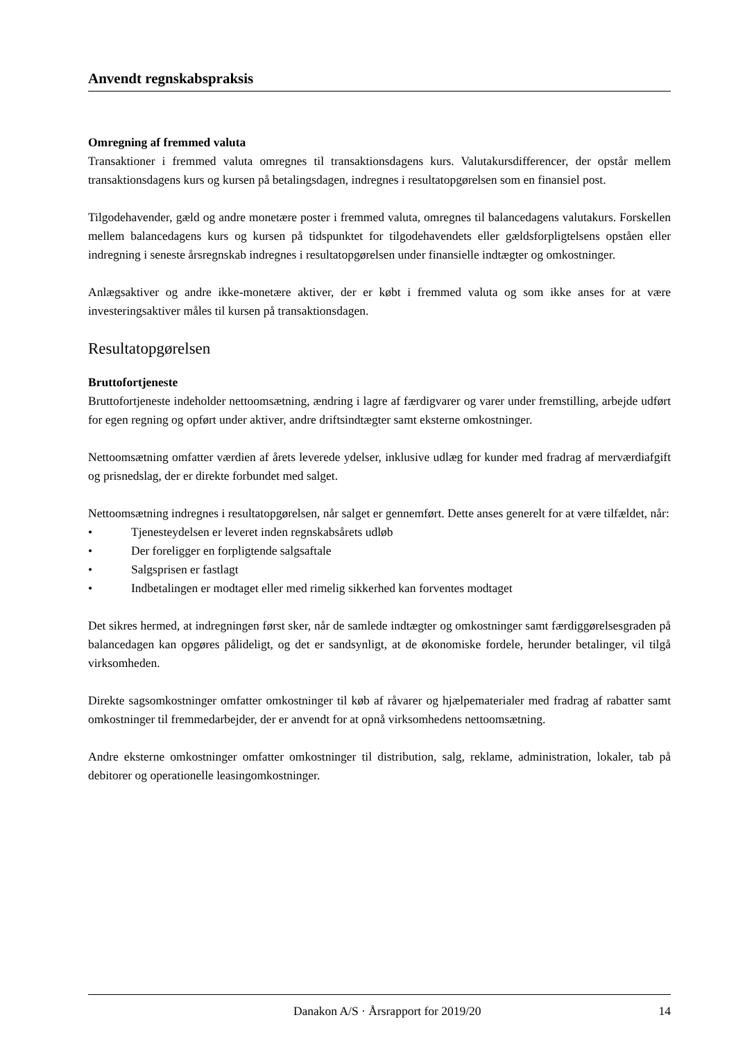Anvendt regnskabspraksis
Omregning af fremmed valuta
Transaktioner i fremmed valuta omregnes til transaktionsdagens kurs. Valutakursdifferencer, der opstår mellem transaktionsdagens kurs og kursen på betalingsdagen, indregnes i resultatopgørelsen som en finansiel post.
Tilgodehavender, gæld og andre monetære poster i fremmed valuta, omregnes til balancedagens valutakurs. Forskellen mellem balancedagens kurs og kursen på tidspunktet for tilgodehavendets eller gældsforpligtelsens opståen eller indregning i seneste årsregnskab indregnes i resultatopgørelsen under finansielle indtægter og omkostninger.
Anlægsaktiver og andre ikke-monetære aktiver, der er købt i fremmed valuta og som ikke anses for at være investeringsaktiver måles til kursen på transaktionsdagen.
Resultatopgørelsen
Bruttofortjeneste
Bruttofortjeneste indeholder nettoomsætning, ændring i lagre af færdigvarer og varer under fremstilling, arbejde udført for egen regning og opført under aktiver, andre driftsindtægter samt eksterne omkostninger.
Nettoomsætning omfatter værdien af årets leverede ydelser, inklusive udlæg for kunder med fradrag af merværdiafgift og prisnedslag, der er direkte forbundet med salget.
Nettoomsætning indregnes i resultatopgørelsen, når salget er gennemført. Dette anses generelt for at være tilfældet, når:
• Tjenesteydelsen er leveret inden regnskabsårets udløb
• Der foreligger en forpligtende salgsaftale
• Salgsprisen er fastlagt
• Indbetalingen er modtaget eller med rimelig sikkerhed kan forventes modtaget
Det sikres hermed, at indregningen først sker, når de samlede indtægter og omkostninger samt færdiggørelsesgraden på balancedagen kan opgøres pålideligt, og det er sandsynligt, at de økonomiske fordele, herunder betalinger, vil tilgå virksomheden.
Direkte sagsomkostninger omfatter omkostninger til køb af råvarer og hjælpematerialer med fradrag af rabatter samt omkostninger til fremmedarbejder, der er anvendt for at opnå virksomhedens nettoomsætning.
Andre eksterne omkostninger omfatter omkostninger til distribution, salg, reklame, administration, lokaler, tab på debitorer og operationelle leasingomkostninger.
Danakon A/S · Årsrapport for 2019/20 14